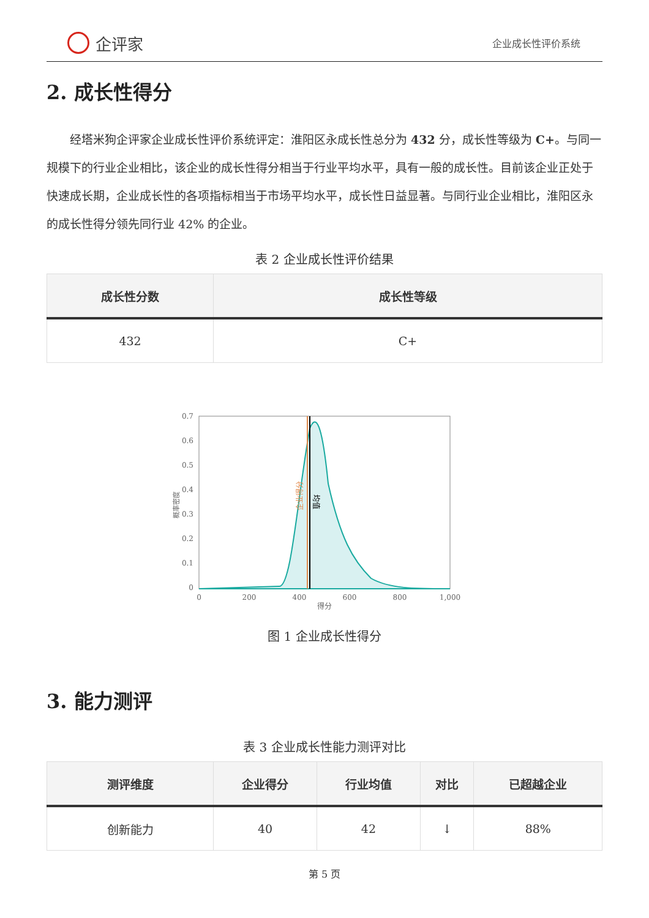企评家
企业成长性评价系统
2. 成长性得分
经塔米狗企评家企业成长性评价系统评定：淮阳区永成长性总分为 432 分，成长性等级为 C+。与同一规模下的行业企业相比，该企业的成长性得分相当于行业平均水平，具有一般的成长性。目前该企业正处于快速成长期，企业成长性的各项指标相当于市场平均水平，成长性日益显著。与同行业企业相比，淮阳区永的成长性得分领先同行业 42% 的企业。
表 2 企业成长性评价结果
| 成长性分数 | 成长性等级 |
| --- | --- |
| 432 | C+ |
0.7
0.6
0.5
0.4
0.3
0.2
0.1
0
0
200
400
600
800
1,000
得分
概率密度
企业得分
均值
图 1 企业成长性得分
3. 能力测评
表 3 企业成长性能力测评对比
| 测评维度 | 企业得分 | 行业均值 | 对比 | 已超越企业 |
| --- | --- | --- | --- | --- |
| 创新能力 | 40 | 42 | ↓ | 88% |
第 5 页